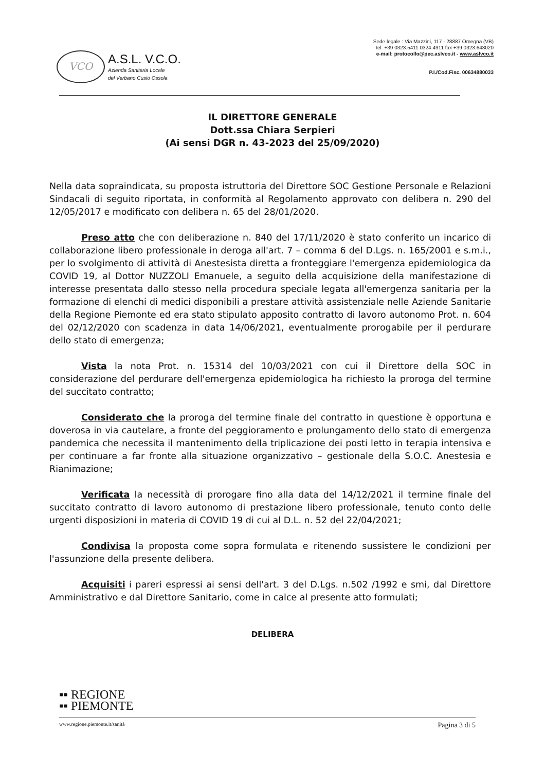VCO
A.S.L. V.C.O.
Azienda Sanitaria Locale
del Verbano Cusio Ossola
Sede legale : Via Mazzini, 117 - 28887 Omegna (VB)
Tel. +39 0323.5411 0324.4911 fax +39 0323.643020
e-mail: protocollo@pec.aslvco.it - www.aslvco.it
P.I./Cod.Fisc. 00634880033
IL DIRETTORE GENERALE
Dott.ssa Chiara Serpieri
(Ai sensi DGR n. 43-2023 del 25/09/2020)
Nella data sopraindicata, su proposta istruttoria del Direttore SOC Gestione Personale e Relazioni Sindacali di seguito riportata, in conformità al Regolamento approvato con delibera n. 290 del 12/05/2017 e modificato con delibera n. 65 del 28/01/2020.
Preso atto che con deliberazione n. 840 del 17/11/2020 è stato conferito un incarico di collaborazione libero professionale in deroga all'art. 7 – comma 6 del D.Lgs. n. 165/2001 e s.m.i., per lo svolgimento di attività di Anestesista diretta a fronteggiare l'emergenza epidemiologica da COVID 19, al Dottor NUZZOLI Emanuele, a seguito della acquisizione della manifestazione di interesse presentata dallo stesso nella procedura speciale legata all'emergenza sanitaria per la formazione di elenchi di medici disponibili a prestare attività assistenziale nelle Aziende Sanitarie della Regione Piemonte ed era stato stipulato apposito contratto di lavoro autonomo Prot. n. 604 del 02/12/2020 con scadenza in data 14/06/2021, eventualmente prorogabile per il perdurare dello stato di emergenza;
Vista la nota Prot. n. 15314 del 10/03/2021 con cui il Direttore della SOC in considerazione del perdurare dell'emergenza epidemiologica ha richiesto la proroga del termine del succitato contratto;
Considerato che la proroga del termine finale del contratto in questione è opportuna e doverosa in via cautelare, a fronte del peggioramento e prolungamento dello stato di emergenza pandemica che necessita il mantenimento della triplicazione dei posti letto in terapia intensiva e per continuare a far fronte alla situazione organizzativo – gestionale della S.O.C. Anestesia e Rianimazione;
Verificata la necessità di prorogare fino alla data del 14/12/2021 il termine finale del succitato contratto di lavoro autonomo di prestazione libero professionale, tenuto conto delle urgenti disposizioni in materia di COVID 19 di cui al D.L. n. 52 del 22/04/2021;
Condivisa la proposta come sopra formulata e ritenendo sussistere le condizioni per l'assunzione della presente delibera.
Acquisiti i pareri espressi ai sensi dell'art. 3 del D.Lgs. n.502 /1992 e smi, dal Direttore Amministrativo e dal Direttore Sanitario, come in calce al presente atto formulati;
DELIBERA
▪▪ REGIONE
▪▪ PIEMONTE
www.regione.piemonte.it/sanità Pagina 3 di 5